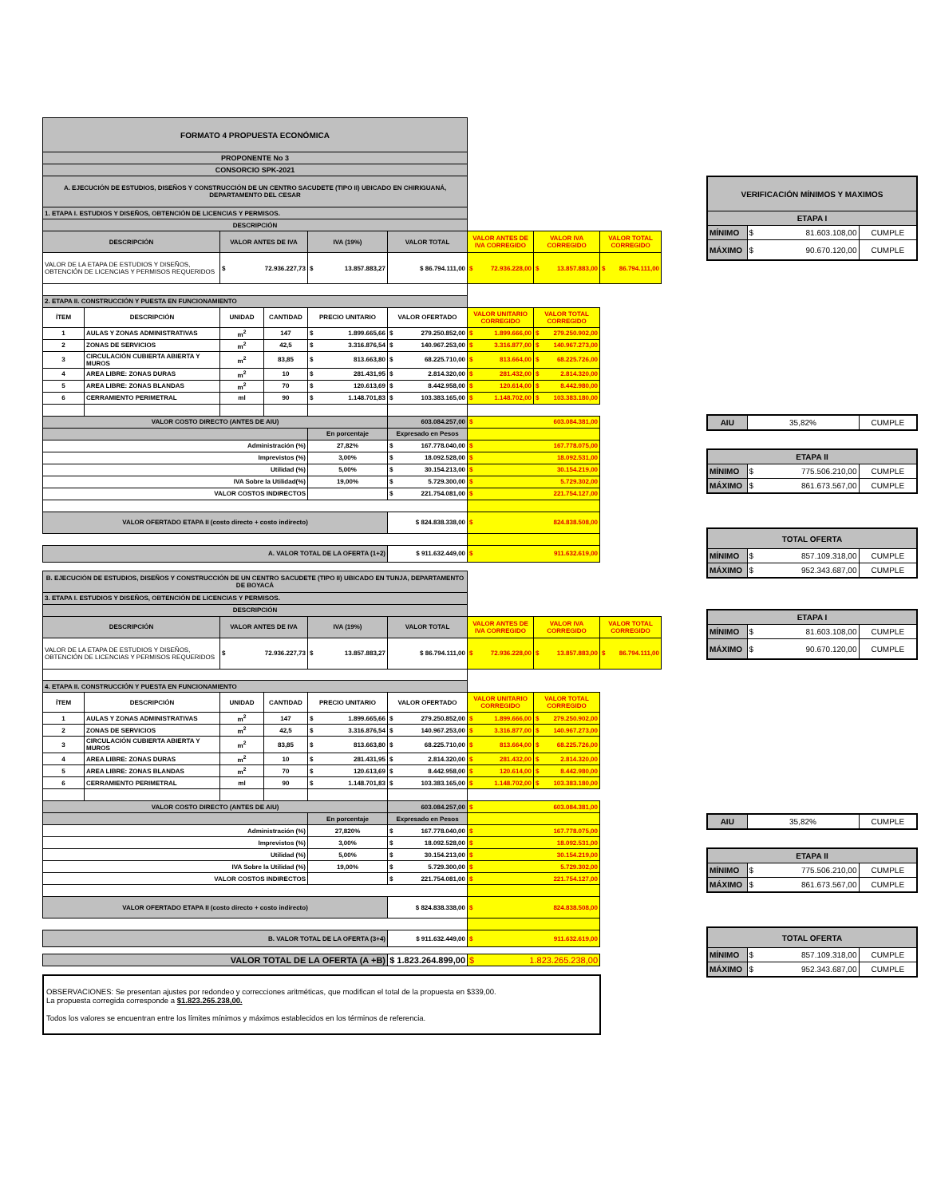| FORMATO 4 PROPUESTA ECONÓMICA | | | | | | | | |
| PROPONENTE No 3 | | | | | | | | |
| CONSORCIO SPK-2021 | | | | | | | | |
| A. EJECUCIÓN DE ESTUDIOS, DISEÑOS Y CONSTRUCCIÓN DE UN CENTRO SACUDETE (TIPO II) UBICADO EN CHIRIGUANÁ, DEPARTAMENTO DEL CESAR | | | | | | | | |
| 1. ETAPA I. ESTUDIOS Y DISEÑOS, OBTENCIÓN DE LICENCIAS Y PERMISOS. | | | | | | | | |
| DESCRIPCIÓN | | | | | | | | |
| DESCRIPCIÓN | | VALOR ANTES DE IVA | | IVA (19%) | VALOR TOTAL | VALOR ANTES DE IVA CORREGIDO | VALOR IVA CORREGIDO | VALOR TOTAL CORREGIDO |
| VALOR DE LA ETAPA DE ESTUDIOS Y DISEÑOS, OBTENCIÓN DE LICENCIAS Y PERMISOS REQUERIDOS | | $ 72.936.227,73 | | $ 13.857.883,27 | $ 86.794.111,00 | $ 72.936.228,00 | $ 13.857.883,00 | $ 86.794.111,00 |
| 2. ETAPA II. CONSTRUCCIÓN Y PUESTA EN FUNCIONAMIENTO | | | | | | | | |
| ÍTEM | DESCRIPCIÓN | UNIDAD | CANTIDAD | PRECIO UNITARIO | VALOR OFERTADO | VALOR UNITARIO CORREGIDO | VALOR TOTAL CORREGIDO | |
| 1 | AULAS Y ZONAS ADMINISTRATIVAS | m<sup>2</sup> | 147 | $ 1.899.665,66 | $ 279.250.852,00 | $ 1.899.666,00 | $ 279.250.902,00 | |
| 2 | ZONAS DE SERVICIOS | m<sup>2</sup> | 42,5 | $ 3.316.876,54 | $ 140.967.253,00 | $ 3.316.877,00 | $ 140.967.273,00 | |
| 3 | CIRCULACIÓN CUBIERTA ABIERTA Y MUROS | m<sup>2</sup> | 83,85 | $ 813.663,80 | $ 68.225.710,00 | $ 813.664,00 | $ 68.225.726,00 | |
| 4 | AREA LIBRE: ZONAS DURAS | m<sup>2</sup> | 10 | $ 281.431,95 | $ 2.814.320,00 | $ 281.432,00 | $ 2.814.320,00 | |
| 5 | AREA LIBRE: ZONAS BLANDAS | m<sup>2</sup> | 70 | $ 120.613,69 | $ 8.442.958,00 | $ 120.614,00 | $ 8.442.980,00 | |
| 6 | CERRAMIENTO PERIMETRAL | ml | 90 | $ 1.148.701,83 | $ 103.383.165,00 | $ 1.148.702,00 | $ 103.383.180,00 | |
| VALOR COSTO DIRECTO (ANTES DE AIU) | | | | | 603.084.257,00 | $ 603.084.381,00 | | |
| | | | | En porcentaje | Expresado en Pesos | | | |
| Administración (%) | | | | 27,82% | $ 167.778.040,00 | $ 167.778.075,00 | | |
| Imprevistos (%) | | | | 3,00% | $ 18.092.528,00 | $ 18.092.531,00 | | |
| Utilidad (%) | | | | 5,00% | $ 30.154.213,00 | $ 30.154.219,00 | | |
| IVA Sobre la Utilidad(%) | | | | 19,00% | $ 5.729.300,00 | $ 5.729.302,00 | | |
| VALOR COSTOS INDIRECTOS | | | | | $ 221.754.081,00 | $ 221.754.127,00 | | |
| VALOR OFERTADO ETAPA II (costo directo + costo indirecto) | | | | | $ 824.838.338,00 | $ 824.838.508,00 | | |
| A. VALOR TOTAL DE LA OFERTA (1+2) | | | | | $ 911.632.449,00 | $ 911.632.619,00 | | |
| B. EJECUCIÓN DE ESTUDIOS, DISEÑOS Y CONSTRUCCIÓN DE UN CENTRO SACUDETE (TIPO II) UBICADO EN TUNJA, DEPARTAMENTO DE BOYACÁ | | | | | | | | |
| 3. ETAPA I. ESTUDIOS Y DISEÑOS, OBTENCIÓN DE LICENCIAS Y PERMISOS. | | | | | | | | |
| DESCRIPCIÓN | | | | | | | | |
| DESCRIPCIÓN | | VALOR ANTES DE IVA | | IVA (19%) | VALOR TOTAL | VALOR ANTES DE IVA CORREGIDO | VALOR IVA CORREGIDO | VALOR TOTAL CORREGIDO |
| VALOR DE LA ETAPA DE ESTUDIOS Y DISEÑOS, OBTENCIÓN DE LICENCIAS Y PERMISOS REQUERIDOS | | $ 72.936.227,73 | | $ 13.857.883,27 | $ 86.794.111,00 | $ 72.936.228,00 | $ 13.857.883,00 | $ 86.794.111,00 |
| 4. ETAPA II. CONSTRUCCIÓN Y PUESTA EN FUNCIONAMIENTO | | | | | | | | |
| ÍTEM | DESCRIPCIÓN | UNIDAD | CANTIDAD | PRECIO UNITARIO | VALOR OFERTADO | VALOR UNITARIO CORREGIDO | VALOR TOTAL CORREGIDO | |
| 1 | AULAS Y ZONAS ADMINISTRATIVAS | m<sup>2</sup> | 147 | $ 1.899.665,66 | $ 279.250.852,00 | $ 1.899.666,00 | $ 279.250.902,00 | |
| 2 | ZONAS DE SERVICIOS | m<sup>2</sup> | 42,5 | $ 3.316.876,54 | $ 140.967.253,00 | $ 3.316.877,00 | $ 140.967.273,00 | |
| 3 | CIRCULACIÓN CUBIERTA ABIERTA Y MUROS | m<sup>2</sup> | 83,85 | $ 813.663,80 | $ 68.225.710,00 | $ 813.664,00 | $ 68.225.726,00 | |
| 4 | AREA LIBRE: ZONAS DURAS | m<sup>2</sup> | 10 | $ 281.431,95 | $ 2.814.320,00 | $ 281.432,00 | $ 2.814.320,00 | |
| 5 | AREA LIBRE: ZONAS BLANDAS | m<sup>2</sup> | 70 | $ 120.613,69 | $ 8.442.958,00 | $ 120.614,00 | $ 8.442.980,00 | |
| 6 | CERRAMIENTO PERIMETRAL | ml | 90 | $ 1.148.701,83 | $ 103.383.165,00 | $ 1.148.702,00 | $ 103.383.180,00 | |
| VALOR COSTO DIRECTO (ANTES DE AIU) | | | | | 603.084.257,00 | $ 603.084.381,00 | | |
| | | | | En porcentaje | Expresado en Pesos | | | |
| Administración (%) | | | | 27,820% | $ 167.778.040,00 | $ 167.778.075,00 | | |
| Imprevistos (%) | | | | 3,00% | $ 18.092.528,00 | $ 18.092.531,00 | | |
| Utilidad (%) | | | | 5,00% | $ 30.154.213,00 | $ 30.154.219,00 | | |
| IVA Sobre la Utilidad (%) | | | | 19,00% | $ 5.729.300,00 | $ 5.729.302,00 | | |
| VALOR COSTOS INDIRECTOS | | | | | $ 221.754.081,00 | $ 221.754.127,00 | | |
| VALOR OFERTADO ETAPA II (costo directo + costo indirecto) | | | | | $ 824.838.338,00 | $ 824.838.508,00 | | |
| B. VALOR TOTAL DE LA OFERTA (3+4) | | | | | $ 911.632.449,00 | $ 911.632.619,00 | | |
| VALOR TOTAL DE LA OFERTA (A +B) | $ 1.823.264.899,00 | $ 1.823.265.238,00 | |
OBSERVACIONES: Se presentan ajustes por redondeo y correcciones aritméticas, que modifican el total de la propuesta en $339,00.
La propuesta corregida corresponde a $1.823.265.238,00.
Todos los valores se encuentran entre los límites mínimos y máximos establecidos en los términos de referencia.
| VERIFICACIÓN MÍNIMOS Y MAXIMOS | | |
| ETAPA I | | |
| MÍNIMO | $ 81.603.108,00 | CUMPLE |
| MÁXIMO | $ 90.670.120,00 | CUMPLE |
| AIU | 35,82% | CUMPLE |
| ETAPA II | | |
| MÍNIMO | $ 775.506.210,00 | CUMPLE |
| MÁXIMO | $ 861.673.567,00 | CUMPLE |
| TOTAL OFERTA | | |
| MÍNIMO | $ 857.109.318,00 | CUMPLE |
| MÁXIMO | $ 952.343.687,00 | CUMPLE |
| ETAPA I | | |
| MÍNIMO | $ 81.603.108,00 | CUMPLE |
| MÁXIMO | $ 90.670.120,00 | CUMPLE |
| AIU | 35,82% | CUMPLE |
| ETAPA II | | |
| MÍNIMO | $ 775.506.210,00 | CUMPLE |
| MÁXIMO | $ 861.673.567,00 | CUMPLE |
| TOTAL OFERTA | | |
| MÍNIMO | $ 857.109.318,00 | CUMPLE |
| MÁXIMO | $ 952.343.687,00 | CUMPLE |